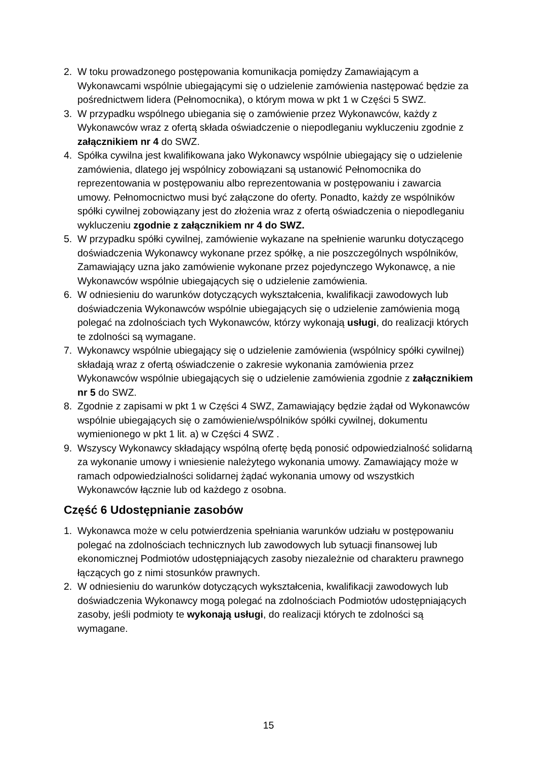2. W toku prowadzonego postępowania komunikacja pomiędzy Zamawiającym a Wykonawcami wspólnie ubiegającymi się o udzielenie zamówienia następować będzie za pośrednictwem lidera (Pełnomocnika), o którym mowa w pkt 1 w Części 5 SWZ.
3. W przypadku wspólnego ubiegania się o zamówienie przez Wykonawców, każdy z Wykonawców wraz z ofertą składa oświadczenie o niepodleganiu wykluczeniu zgodnie z załącznikiem nr 4 do SWZ.
4. Spółka cywilna jest kwalifikowana jako Wykonawcy wspólnie ubiegający się o udzielenie zamówienia, dlatego jej wspólnicy zobowiązani są ustanowić Pełnomocnika do reprezentowania w postępowaniu albo reprezentowania w postępowaniu i zawarcia umowy. Pełnomocnictwo musi być załączone do oferty. Ponadto, każdy ze wspólników spółki cywilnej zobowiązany jest do złożenia wraz z ofertą oświadczenia o niepodleganiu wykluczeniu zgodnie z załącznikiem nr 4 do SWZ.
5. W przypadku spółki cywilnej, zamówienie wykazane na spełnienie warunku dotyczącego doświadczenia Wykonawcy wykonane przez spółkę, a nie poszczególnych wspólników, Zamawiający uzna jako zamówienie wykonane przez pojedynczego Wykonawcę, a nie Wykonawców wspólnie ubiegających się o udzielenie zamówienia.
6. W odniesieniu do warunków dotyczących wykształcenia, kwalifikacji zawodowych lub doświadczenia Wykonawców wspólnie ubiegających się o udzielenie zamówienia mogą polegać na zdolnościach tych Wykonawców, którzy wykonają usługi, do realizacji których te zdolności są wymagane.
7. Wykonawcy wspólnie ubiegający się o udzielenie zamówienia (wspólnicy spółki cywilnej) składają wraz z ofertą oświadczenie o zakresie wykonania zamówienia przez Wykonawców wspólnie ubiegających się o udzielenie zamówienia zgodnie z załącznikiem nr 5 do SWZ.
8. Zgodnie z zapisami w pkt 1 w Części 4 SWZ, Zamawiający będzie żądał od Wykonawców wspólnie ubiegających się o zamówienie/wspólników spółki cywilnej, dokumentu wymienionego w pkt 1 lit. a) w Części 4 SWZ .
9. Wszyscy Wykonawcy składający wspólną ofertę będą ponosić odpowiedzialność solidarną za wykonanie umowy i wniesienie należytego wykonania umowy. Zamawiający może w ramach odpowiedzialności solidarnej żądać wykonania umowy od wszystkich Wykonawców łącznie lub od każdego z osobna.
Część 6 Udostępnianie zasobów
1. Wykonawca może w celu potwierdzenia spełniania warunków udziału w postępowaniu polegać na zdolnościach technicznych lub zawodowych lub sytuacji finansowej lub ekonomicznej Podmiotów udostępniających zasoby niezależnie od charakteru prawnego łączących go z nimi stosunków prawnych.
2. W odniesieniu do warunków dotyczących wykształcenia, kwalifikacji zawodowych lub doświadczenia Wykonawcy mogą polegać na zdolnościach Podmiotów udostępniających zasoby, jeśli podmioty te wykonają usługi, do realizacji których te zdolności są wymagane.
15